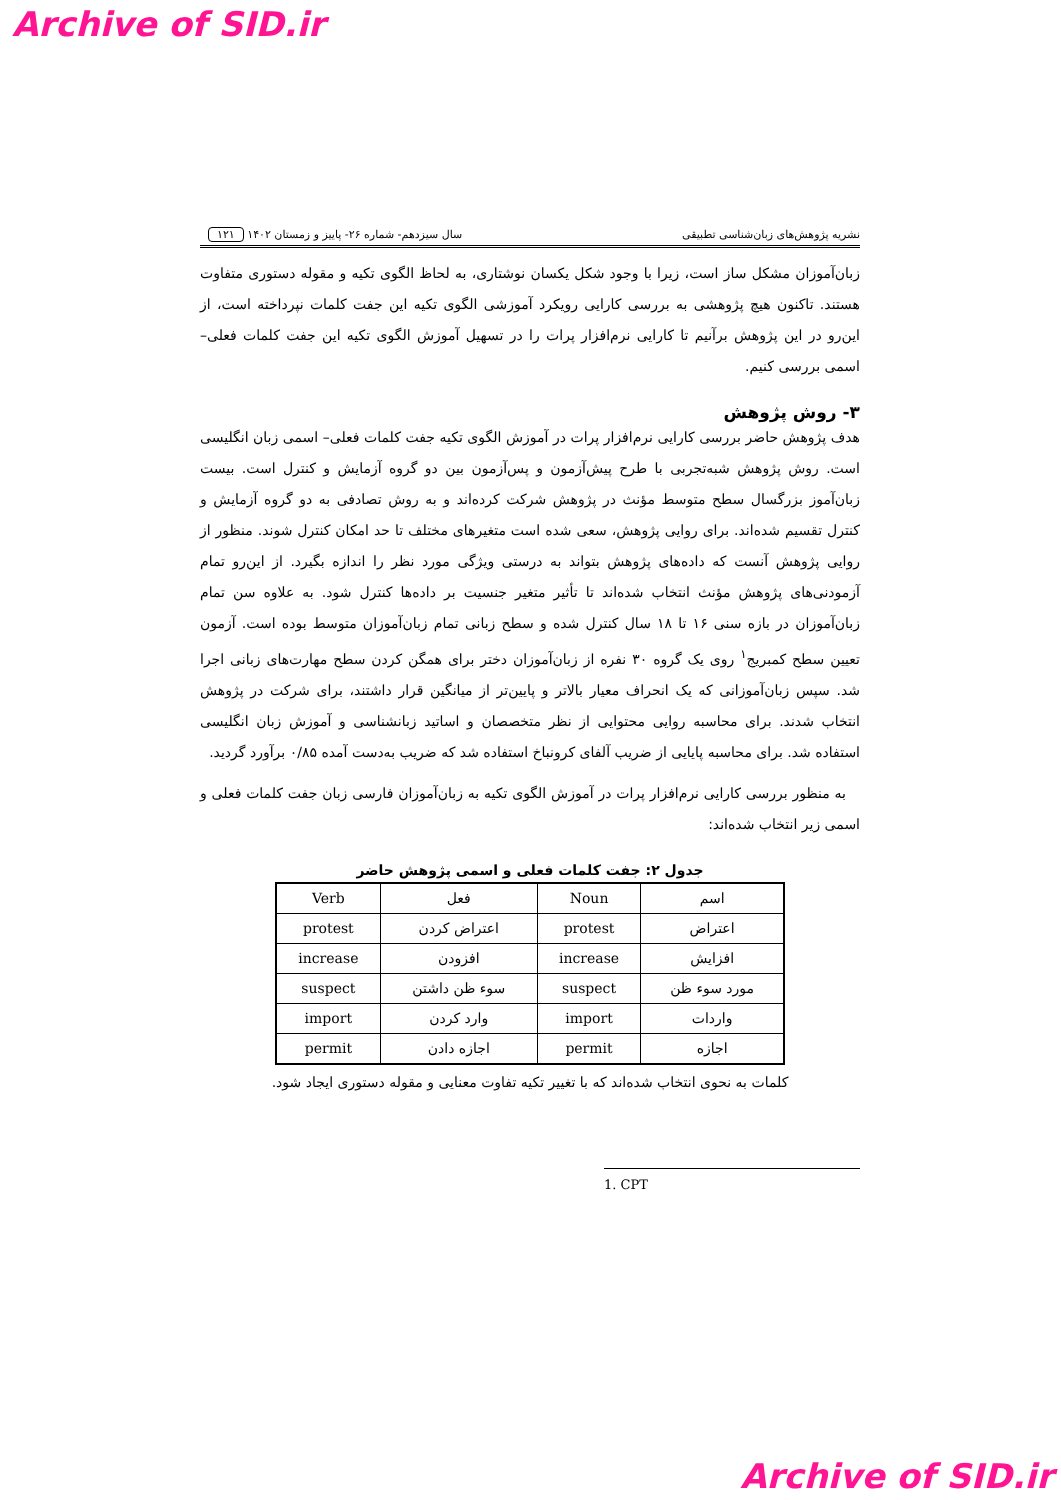Archive of SID.ir
نشریه پژوهش‌های زبان‌شناسی تطبیقی سال سیزدهم- شماره ۲۶- پاییز و زمستان ۱۴۰۲ ۱۲۱
زبان‌آموزان مشکل ساز است، زیرا با وجود شکل یکسان نوشتاری، به لحاظ الگوی تکیه و مقوله دستوری متفاوت هستند. تاکنون هیچ پژوهشی به بررسی کارایی رویکرد آموزشی الگوی تکیه این جفت کلمات نپرداخته است، از این‌رو در این پژوهش برآنیم تا کارایی نرم‌افزار پرات را در تسهیل آموزش الگوی تکیه این جفت کلمات فعلی– اسمی بررسی کنیم.
۳- روش پژوهش
هدف پژوهش حاضر بررسی کارایی نرم‌افزار پرات در آموزش الگوی تکیه جفت کلمات فعلی– اسمی زبان انگلیسی است. روش پژوهش شبه‌تجربی با طرح پیش‌آزمون و پس‌آزمون بین دو گروه آزمایش و کنترل است. بیست زبان‌آموز بزرگسال سطح متوسط مؤنث در پژوهش شرکت کرده‌اند و به روش تصادفی به دو گروه آزمایش و کنترل تقسیم شده‌اند. برای روایی پژوهش، سعی شده است متغیرهای مختلف تا حد امکان کنترل شوند. منظور از روایی پژوهش آنست که داده‌های پژوهش بتواند به درستی ویژگی مورد نظر را اندازه بگیرد. از این‌رو تمام آزمودنی‌های پژوهش مؤنث انتخاب شده‌اند تا تأثیر متغیر جنسیت بر داده‌ها کنترل شود. به علاوه سن تمام زبان‌آموزان در بازه سنی ۱۶ تا ۱۸ سال کنترل شده و سطح زبانی تمام زبان‌آموزان متوسط بوده است. آزمون تعیین سطح کمبریج<sup>۱</sup> روی یک گروه ۳۰ نفره از زبان‌آموزان دختر برای همگن کردن سطح مهارت‌های زبانی اجرا شد. سپس زبان‌آموزانی که یک انحراف معیار بالاتر و پایین‌تر از میانگین قرار داشتند، برای شرکت در پژوهش انتخاب شدند. برای محاسبه روایی محتوایی از نظر متخصصان و اساتید زبانشناسی و آموزش زبان انگلیسی استفاده شد. برای محاسبه پایایی از ضریب آلفای کرونباخ استفاده شد که ضریب به‌دست آمده ۰/۸۵ برآورد گردید.
به منظور بررسی کارایی نرم‌افزار پرات در آموزش الگوی تکیه به زبان‌آموزان فارسی زبان جفت کلمات فعلی و اسمی زیر انتخاب شده‌اند:
جدول ۲: جفت کلمات فعلی و اسمی پژوهش حاضر
| Verb | فعل | Noun | اسم |
| --- | --- | --- | --- |
| protest | اعتراض کردن | protest | اعتراض |
| increase | افزودن | increase | افزایش |
| suspect | سوء ظن داشتن | suspect | مورد سوء ظن |
| import | وارد کردن | import | واردات |
| permit | اجازه دادن | permit | اجازه |
کلمات به نحوی انتخاب شده‌اند که با تغییر تکیه تفاوت معنایی و مقوله دستوری ایجاد شود.
1. CPT
Archive of SID.ir